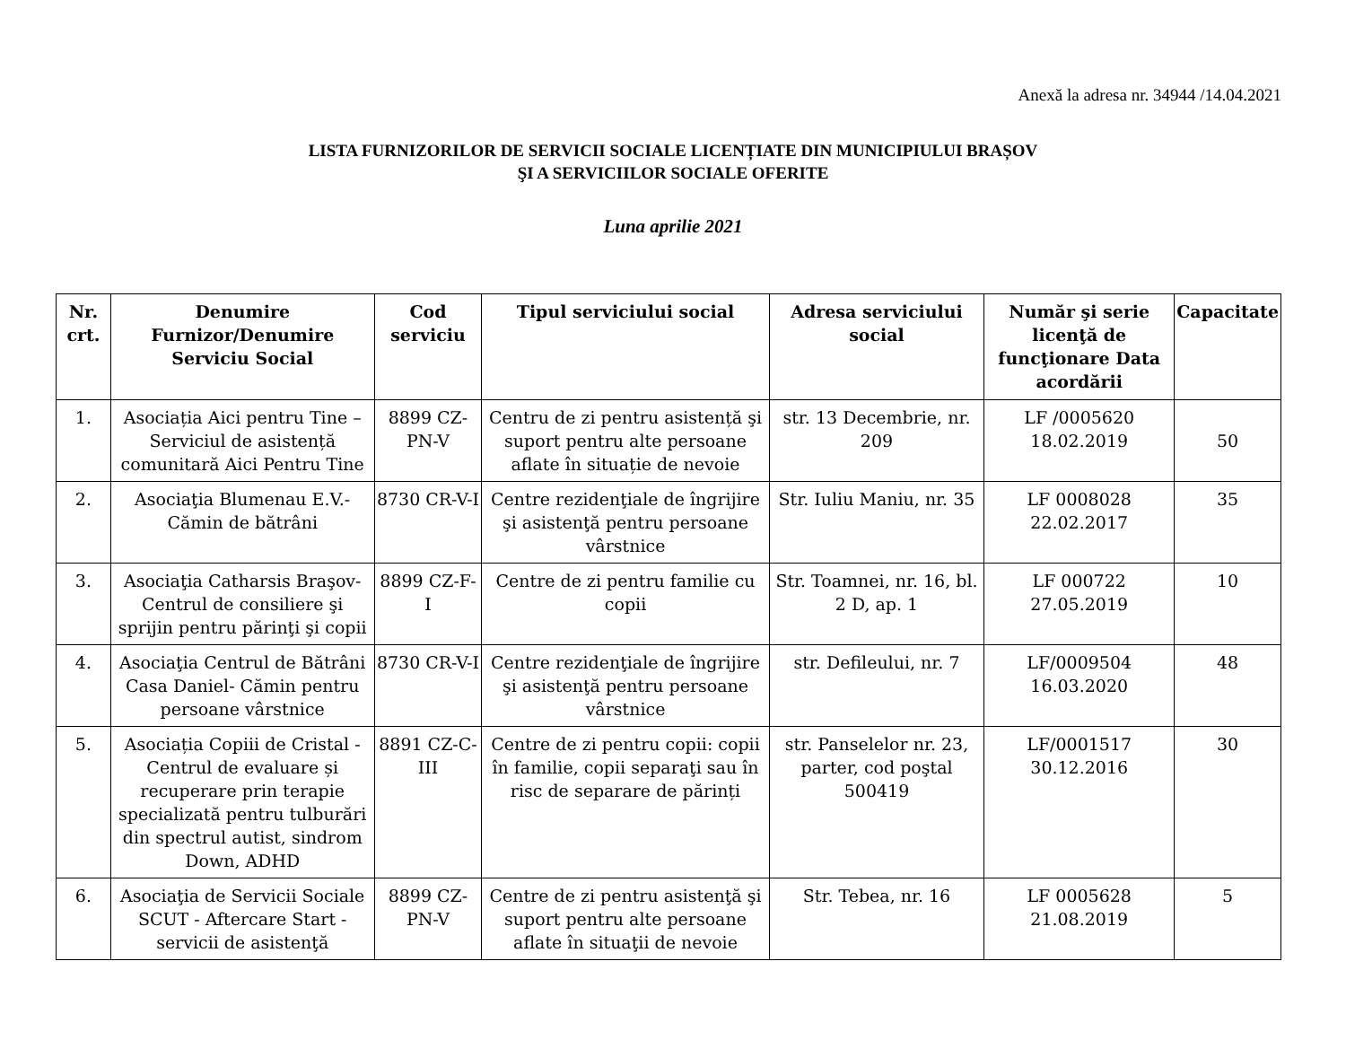Anexă la adresa nr. 34944 /14.04.2021
LISTA FURNIZORILOR DE SERVICII SOCIALE LICENȚIATE DIN MUNICIPIULUI BRAȘOV
ŞI A SERVICIILOR SOCIALE OFERITE
Luna aprilie 2021
| Nr. crt. | Denumire Furnizor/Denumire Serviciu Social | Cod serviciu | Tipul serviciului social | Adresa serviciului social | Număr şi serie licenţă de funcţionare Data acordării | Capacitate |
| --- | --- | --- | --- | --- | --- | --- |
| 1. | Asociația Aici pentru Tine – Serviciul de asistență comunitară Aici Pentru Tine | 8899 CZ-PN-V | Centru de zi pentru asistență şi suport pentru alte persoane aflate în situație de nevoie | str. 13 Decembrie, nr. 209 | LF /0005620 18.02.2019 | 50 |
| 2. | Asociaţia Blumenau E.V.- Cămin de bătrâni | 8730 CR-V-I | Centre rezidenţiale de îngrijire şi asistenţă pentru persoane vârstnice | Str. Iuliu Maniu, nr. 35 | LF 0008028 22.02.2017 | 35 |
| 3. | Asociaţia Catharsis Braşov-Centrul de consiliere şi sprijin pentru părinţi şi copii | 8899 CZ-F-I | Centre de zi pentru familie cu copii | Str. Toamnei, nr. 16, bl. 2 D, ap. 1 | LF 000722 27.05.2019 | 10 |
| 4. | Asociaţia Centrul de Bătrâni Casa Daniel- Cămin pentru persoane vârstnice | 8730 CR-V-I | Centre rezidenţiale de îngrijire şi asistenţă pentru persoane vârstnice | str. Defileului, nr. 7 | LF/0009504 16.03.2020 | 48 |
| 5. | Asociația Copiii de Cristal - Centrul de evaluare și recuperare prin terapie specializată pentru tulburări din spectrul autist, sindrom Down, ADHD | 8891 CZ-C-III | Centre de zi pentru copii: copii în familie, copii separaţi sau în risc de separare de părinți | str. Panselelor nr. 23, parter, cod poştal 500419 | LF/0001517 30.12.2016 | 30 |
| 6. | Asociaţia de Servicii Sociale SCUT - Aftercare Start - servicii de asistenţă | 8899 CZ-PN-V | Centre de zi pentru asistenţă şi suport pentru alte persoane aflate în situaţii de nevoie | Str. Tebea, nr. 16 | LF 0005628 21.08.2019 | 5 |